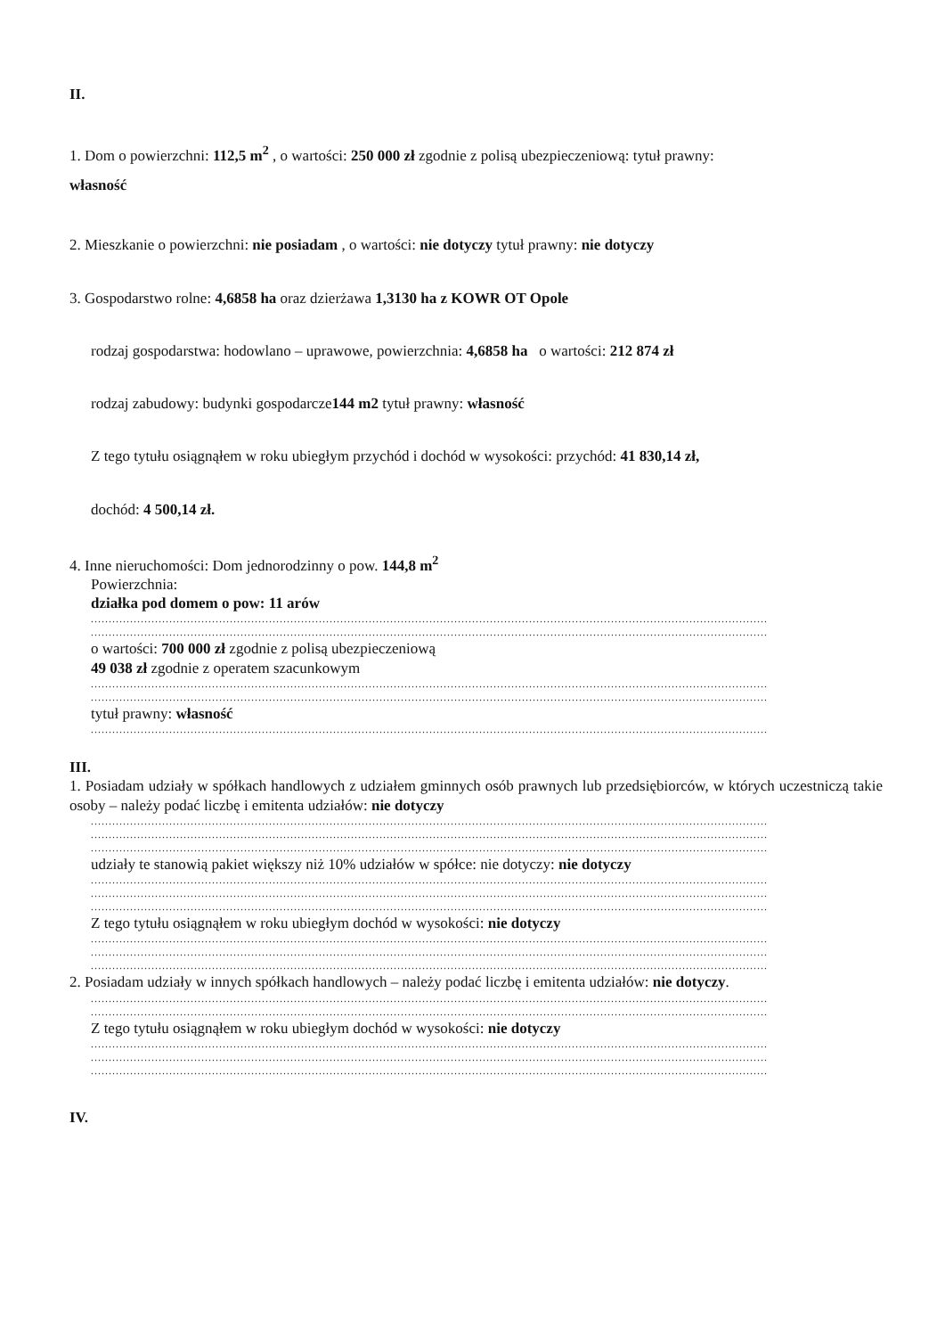II.
1. Dom o powierzchni: 112,5 m<sup>2</sup> , o wartości: 250 000 zł zgodnie z polisą ubezpieczeniową: tytuł prawny:
własność
2. Mieszkanie o powierzchni: nie posiadam , o wartości: nie dotyczy tytuł prawny: nie dotyczy
3. Gospodarstwo rolne: 4,6858 ha oraz dzierżawa 1,3130 ha z KOWR OT Opole
rodzaj gospodarstwa: hodowlano – uprawowe, powierzchnia: 4,6858 ha o wartości: 212 874 zł
rodzaj zabudowy: budynki gospodarcze144 m2 tytuł prawny: własność
Z tego tytułu osiągnąłem w roku ubiegłym przychód i dochód w wysokości: przychód: 41 830,14 zł,
dochód: 4 500,14 zł.
4. Inne nieruchomości: Dom jednorodzinny o pow. 144,8 m<sup>2</sup>
Powierzchnia:
działka pod domem o pow: 11 arów
..............................................................................................................................................................................................
..............................................................................................................................................................................................
o wartości: 700 000 zł zgodnie z polisą ubezpieczeniową
49 038 zł zgodnie z operatem szacunkowym
..............................................................................................................................................................................................
..............................................................................................................................................................................................
tytuł prawny: własność
..............................................................................................................................................................................................
III.
1. Posiadam udziały w spółkach handlowych z udziałem gminnych osób prawnych lub przedsiębiorców, w których uczestniczą takie osoby – należy podać liczbę i emitenta udziałów: nie dotyczy
..............................................................................................................................................................................................
..............................................................................................................................................................................................
..............................................................................................................................................................................................
udziały te stanowią pakiet większy niż 10% udziałów w spółce: nie dotyczy: nie dotyczy
..............................................................................................................................................................................................
..............................................................................................................................................................................................
..............................................................................................................................................................................................
Z tego tytułu osiągnąłem w roku ubiegłym dochód w wysokości: nie dotyczy
..............................................................................................................................................................................................
..............................................................................................................................................................................................
..............................................................................................................................................................................................
2. Posiadam udziały w innych spółkach handlowych – należy podać liczbę i emitenta udziałów: nie dotyczy.
..............................................................................................................................................................................................
..............................................................................................................................................................................................
Z tego tytułu osiągnąłem w roku ubiegłym dochód w wysokości: nie dotyczy
..............................................................................................................................................................................................
..............................................................................................................................................................................................
..............................................................................................................................................................................................
IV.